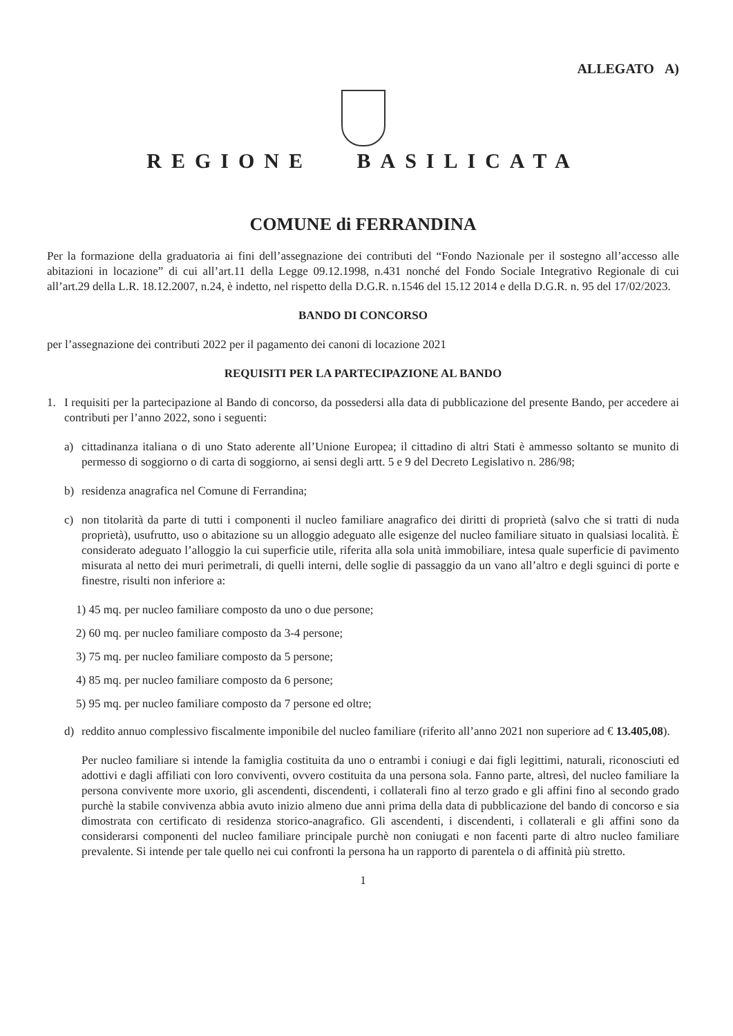ALLEGATO A)
REGIONE BASILICATA
COMUNE di FERRANDINA
Per la formazione della graduatoria ai fini dell’assegnazione dei contributi del “Fondo Nazionale per il sostegno all’accesso alle abitazioni in locazione” di cui all’art.11 della Legge 09.12.1998, n.431 nonché del Fondo Sociale Integrativo Regionale di cui all’art.29 della L.R. 18.12.2007, n.24, è indetto, nel rispetto della D.G.R. n.1546 del 15.12 2014 e della D.G.R. n. 95 del 17/02/2023.
BANDO DI CONCORSO
per l’assegnazione dei contributi 2022 per il pagamento dei canoni di locazione 2021
REQUISITI PER LA PARTECIPAZIONE AL BANDO
1. I requisiti per la partecipazione al Bando di concorso, da possedersi alla data di pubblicazione del presente Bando, per accedere ai contributi per l’anno 2022, sono i seguenti:
a) cittadinanza italiana o di uno Stato aderente all’Unione Europea; il cittadino di altri Stati è ammesso soltanto se munito di permesso di soggiorno o di carta di soggiorno, ai sensi degli artt. 5 e 9 del Decreto Legislativo n. 286/98;
b) residenza anagrafica nel Comune di Ferrandina;
c) non titolarità da parte di tutti i componenti il nucleo familiare anagrafico dei diritti di proprietà (salvo che si tratti di nuda proprietà), usufrutto, uso o abitazione su un alloggio adeguato alle esigenze del nucleo familiare situato in qualsiasi località. È considerato adeguato l’alloggio la cui superficie utile, riferita alla sola unità immobiliare, intesa quale superficie di pavimento misurata al netto dei muri perimetrali, di quelli interni, delle soglie di passaggio da un vano all’altro e degli sguinci di porte e finestre, risulti non inferiore a:
1) 45 mq. per nucleo familiare composto da uno o due persone;
2) 60 mq. per nucleo familiare composto da 3-4 persone;
3) 75 mq. per nucleo familiare composto da 5 persone;
4) 85 mq. per nucleo familiare composto da 6 persone;
5) 95 mq. per nucleo familiare composto da 7 persone ed oltre;
d) reddito annuo complessivo fiscalmente imponibile del nucleo familiare (riferito all’anno 2021 non superiore ad € 13.405,08).
Per nucleo familiare si intende la famiglia costituita da uno o entrambi i coniugi e dai figli legittimi, naturali, riconosciuti ed adottivi e dagli affiliati con loro conviventi, ovvero costituita da una persona sola. Fanno parte, altresì, del nucleo familiare la persona convivente more uxorio, gli ascendenti, discendenti, i collaterali fino al terzo grado e gli affini fino al secondo grado purchè la stabile convivenza abbia avuto inizio almeno due anni prima della data di pubblicazione del bando di concorso e sia dimostrata con certificato di residenza storico-anagrafico. Gli ascendenti, i discendenti, i collaterali e gli affini sono da considerarsi componenti del nucleo familiare principale purchè non coniugati e non facenti parte di altro nucleo familiare prevalente. Si intende per tale quello nei cui confronti la persona ha un rapporto di parentela o di affinità più stretto.
1